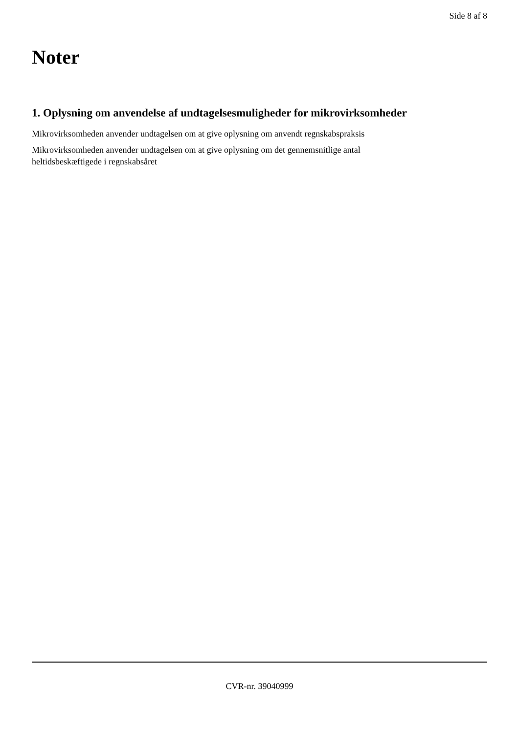Side 8 af 8
Noter
1. Oplysning om anvendelse af undtagelsesmuligheder for mikrovirksomheder
Mikrovirksomheden anvender undtagelsen om at give oplysning om anvendt regnskabspraksis
Mikrovirksomheden anvender undtagelsen om at give oplysning om det gennemsnitlige antal
heltidsbeskæftigede i regnskabsåret
CVR-nr. 39040999